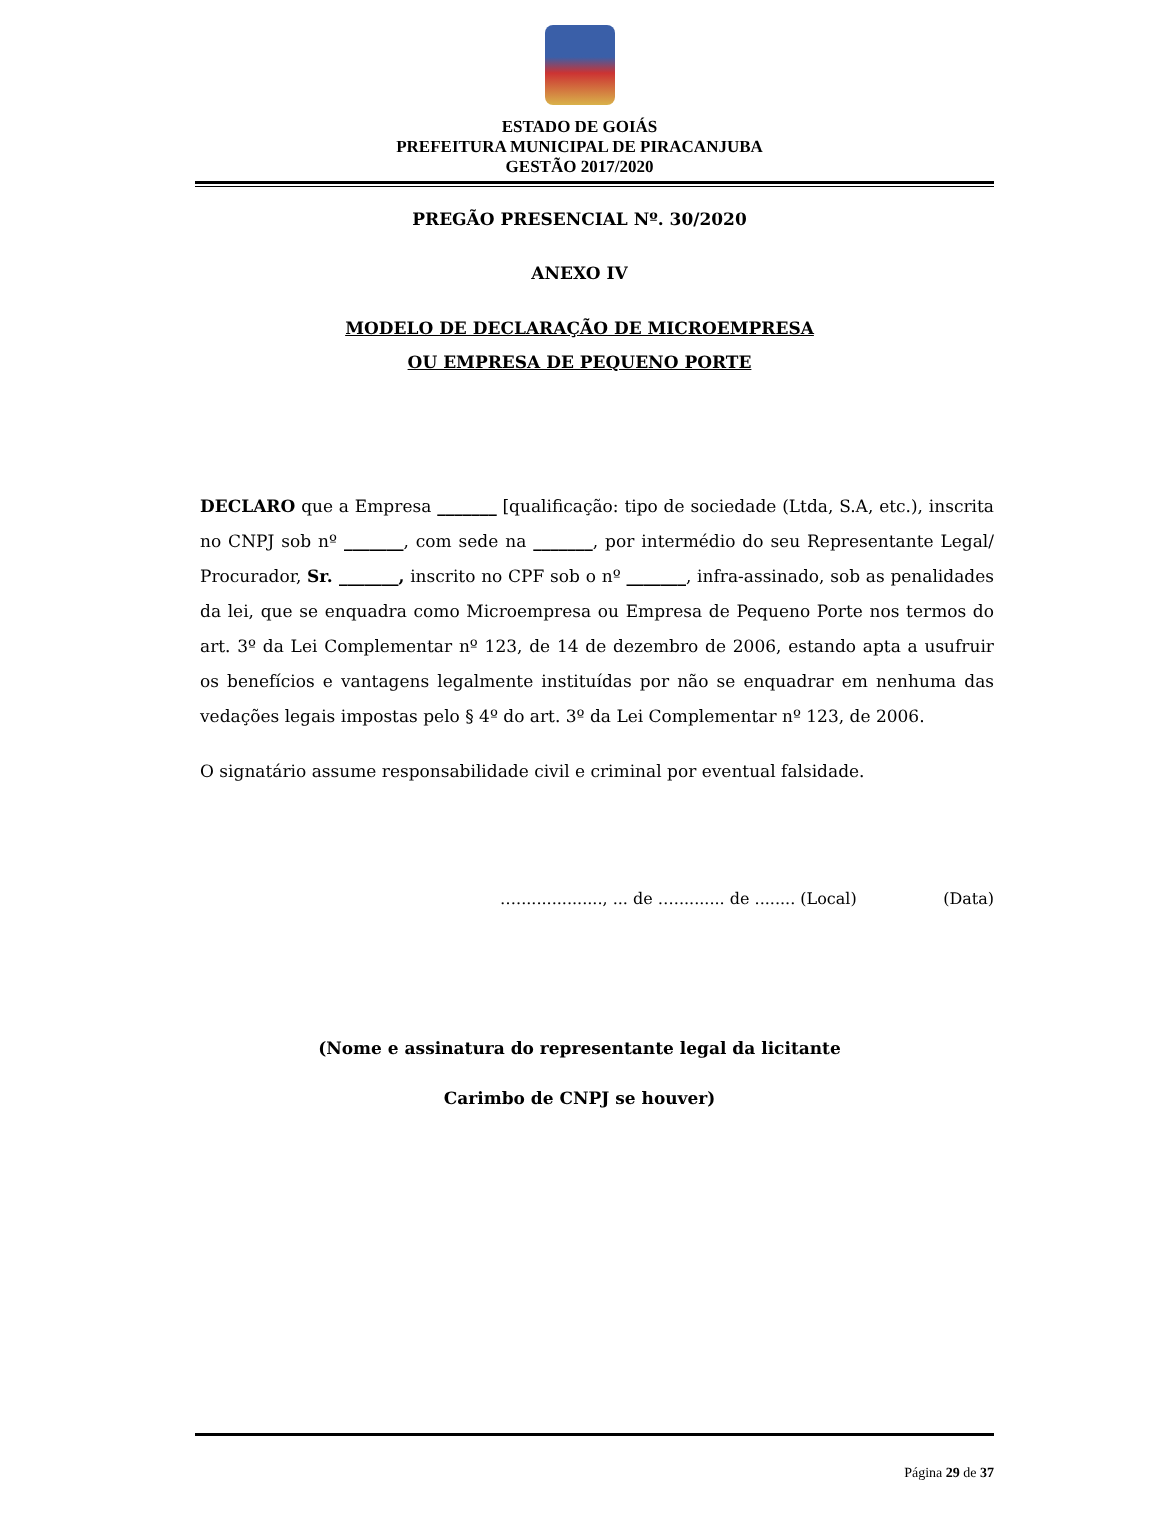ESTADO DE GOIÁS
PREFEITURA MUNICIPAL DE PIRACANJUBA
GESTÃO 2017/2020
PREGÃO PRESENCIAL Nº. 30/2020
ANEXO IV
MODELO DE DECLARAÇÃO DE MICROEMPRESA
OU EMPRESA DE PEQUENO PORTE
DECLARO que a Empresa _______ [qualificação: tipo de sociedade (Ltda, S.A, etc.), inscrita no CNPJ sob nº _______, com sede na _______, por intermédio do seu Representante Legal/ Procurador, Sr. _______, inscrito no CPF sob o nº _______, infra-assinado, sob as penalidades da lei, que se enquadra como Microempresa ou Empresa de Pequeno Porte nos termos do art. 3º da Lei Complementar nº 123, de 14 de dezembro de 2006, estando apta a usufruir os benefícios e vantagens legalmente instituídas por não se enquadrar em nenhuma das vedações legais impostas pelo § 4º do art. 3º da Lei Complementar nº 123, de 2006.
O signatário assume responsabilidade civil e criminal por eventual falsidade.
…................., ... de ….......... de ........ (Local) (Data)
(Nome e assinatura do representante legal da licitante
Carimbo de CNPJ se houver)
Página 29 de 37